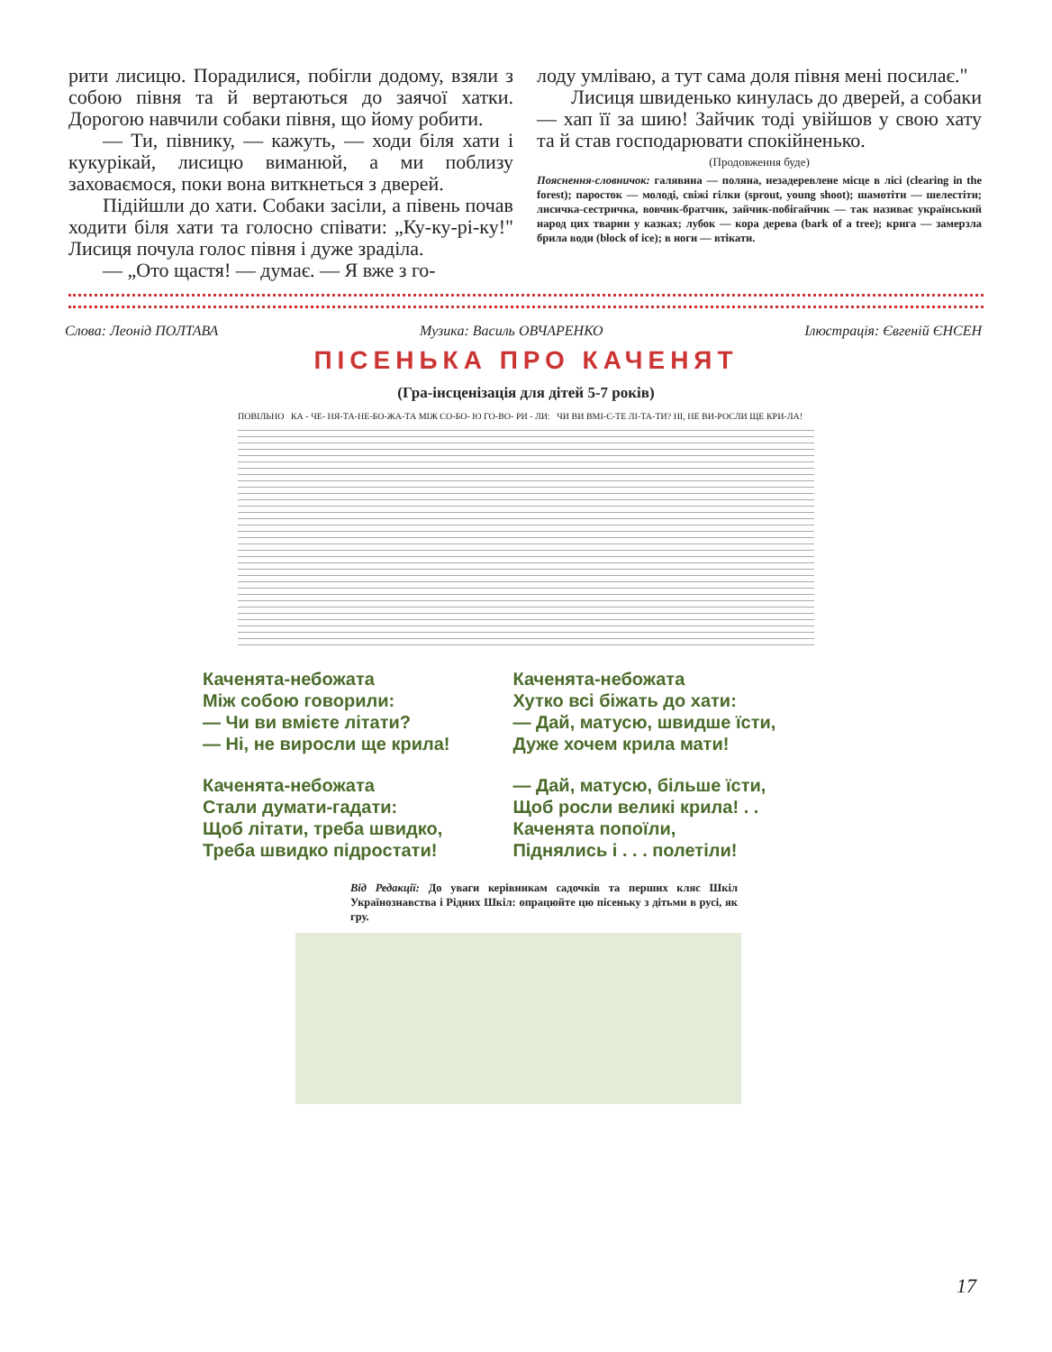рити лисицю. Порадилися, побігли додому, взяли з собою півня та й вертаються до заячої хатки. Дорогою навчили собаки півня, що йому робити.
— Ти, півнику, — кажуть, — ходи біля хати і кукурікай, лисицю виманюй, а ми поблизу заховаємося, поки вона виткнеться з дверей.
Підійшли до хати. Собаки засіли, а півень почав ходити біля хати та голосно співати: „Ку-ку-рі-ку!" Лисиця почула голос півня і дуже зраділа.
— „Ото щастя! — думає. — Я вже з го-
лоду умліваю, а тут сама доля півня мені посилає."
Лисиця швиденько кинулась до дверей, а собаки — хап її за шию! Зайчик тоді увійшов у свою хату та й став господарювати спокійненько.
(Продовження буде)
Пояснення-словничок: галявина — поляна, незадеревлене місце в лісі (clearing in the forest); паросток — молоді, свіжі гілки (sprout, young shoot); шамотіти — шелестіти; лисичка-сестричка, вовчик-братчик, зайчик-побігайчик — так називає український народ цих тварин у казках; лубок — кора дерева (bark of a tree); крига — замерзла брила води (block of ice); в ноги — втікати.
Слова: Леонід ПОЛТАВА Музика: Василь ОВЧАРЕНКО Ілюстрація: Євгеній ЄНСЕН
ПІСЕНЬКА ПРО КАЧЕНЯТ
(Гра-інсценізація для дітей 5-7 років)
ПОВІЛЬНО КА - ЧЕ- НЯ-ТА-НЕ-БО-ЖА-ТА МІЖ СО-БО- Ю ГО-ВО- РИ - ЛИ: ЧИ ВИ ВМІ-Є-ТЕ ЛІ-ТА-ТИ? НІ, НЕ ВИ-РОСЛИ ЩЕ КРИ-ЛА!
Каченята-небожата
Між собою говорили:
— Чи ви вмієте літати?
— Ні, не виросли ще крила!
Каченята-небожата
Стали думати-гадати:
Щоб літати, треба швидко,
Треба швидко підростати!
Каченята-небожата
Хутко всі біжать до хати:
— Дай, матусю, швидше їсти,
Дуже хочем крила мати!
— Дай, матусю, більше їсти,
Щоб росли великі крила! . .
Каченята попоїли,
Піднялись і . . . полетіли!
Від Редакції: До уваги керівникам садочків та перших кляс Шкіл Українознавства і Рідних Шкіл: опрацюйте цю пісеньку з дітьми в русі, як гру.
17